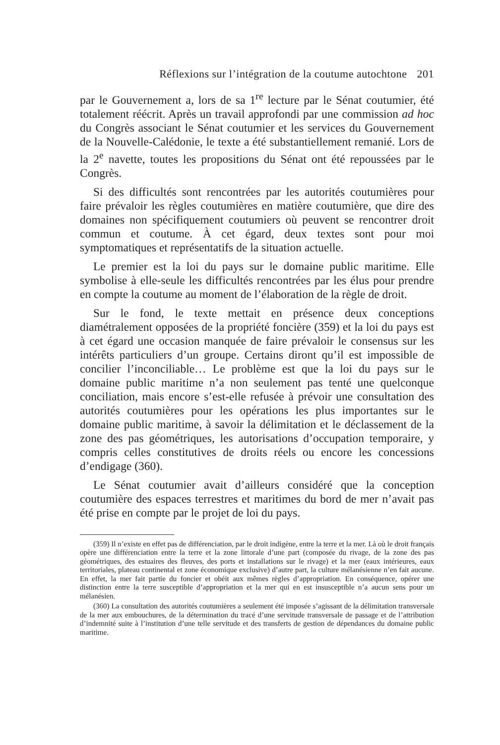Réflexions sur l’intégration de la coutume autochtone 201
par le Gouvernement a, lors de sa 1<sup>re</sup> lecture par le Sénat coutumier, été totalement réécrit. Après un travail approfondi par une commission ad hoc du Congrès associant le Sénat coutumier et les services du Gouvernement de la Nouvelle-Calédonie, le texte a été substantiellement remanié. Lors de la 2<sup>e</sup> navette, toutes les propositions du Sénat ont été repoussées par le Congrès.
Si des difficultés sont rencontrées par les autorités coutumières pour faire prévaloir les règles coutumières en matière coutumière, que dire des domaines non spécifiquement coutumiers où peuvent se rencontrer droit commun et coutume. À cet égard, deux textes sont pour moi symptomatiques et représentatifs de la situation actuelle.
Le premier est la loi du pays sur le domaine public maritime. Elle symbolise à elle-seule les difficultés rencontrées par les élus pour prendre en compte la coutume au moment de l’élaboration de la règle de droit.
Sur le fond, le texte mettait en présence deux conceptions diamétralement opposées de la propriété foncière (359) et la loi du pays est à cet égard une occasion manquée de faire prévaloir le consensus sur les intérêts particuliers d’un groupe. Certains diront qu’il est impossible de concilier l’inconciliable… Le problème est que la loi du pays sur le domaine public maritime n’a non seulement pas tenté une quelconque conciliation, mais encore s’est-elle refusée à prévoir une consultation des autorités coutumières pour les opérations les plus importantes sur le domaine public maritime, à savoir la délimitation et le déclassement de la zone des pas géométriques, les autorisations d’occupation temporaire, y compris celles constitutives de droits réels ou encore les concessions d’endigage (360).
Le Sénat coutumier avait d’ailleurs considéré que la conception coutumière des espaces terrestres et maritimes du bord de mer n’avait pas été prise en compte par le projet de loi du pays.
(359) Il n’existe en effet pas de différenciation, par le droit indigène, entre la terre et la mer. Là où le droit français opère une différenciation entre la terre et la zone littorale d’une part (composée du rivage, de la zone des pas géométriques, des estuaires des fleuves, des ports et installations sur le rivage) et la mer (eaux intérieures, eaux territoriales, plateau continental et zone économique exclusive) d’autre part, la culture mélanésienne n’en fait aucune. En effet, la mer fait partie du foncier et obéit aux mêmes règles d’appropriation. En conséquence, opérer une distinction entre la terre susceptible d’appropriation et la mer qui en est insusceptible n’a aucun sens pour un mélanésien.
(360) La consultation des autorités coutumières a seulement été imposée s’agissant de la délimitation transversale de la mer aux embouchures, de la détermination du tracé d’une servitude transversale de passage et de l’attribution d’indemnité suite à l’institution d’une telle servitude et des transferts de gestion de dépendances du domaine public maritime.